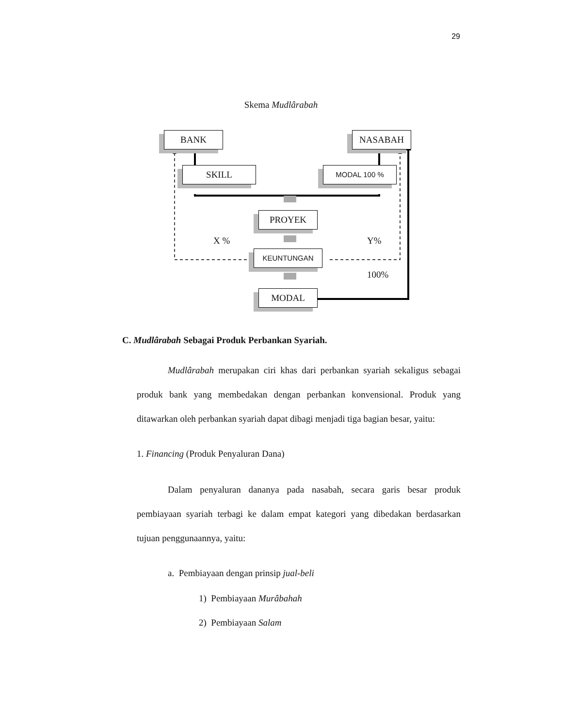29
Skema Mudlârabah
BANK NASABAH
SKILL MODAL 100 %
PROYEK
X % Y%
KEUNTUNGAN
100%
MODAL
C. Mudlârabah Sebagai Produk Perbankan Syariah.
Mudlârabah merupakan ciri khas dari perbankan syariah sekaligus sebagai produk bank yang membedakan dengan perbankan konvensional. Produk yang ditawarkan oleh perbankan syariah dapat dibagi menjadi tiga bagian besar, yaitu:
1. Financing (Produk Penyaluran Dana)
Dalam penyaluran dananya pada nasabah, secara garis besar produk pembiayaan syariah terbagi ke dalam empat kategori yang dibedakan berdasarkan tujuan penggunaannya, yaitu:
a. Pembiayaan dengan prinsip jual-beli
1) Pembiayaan Murâbahah
2) Pembiayaan Salam